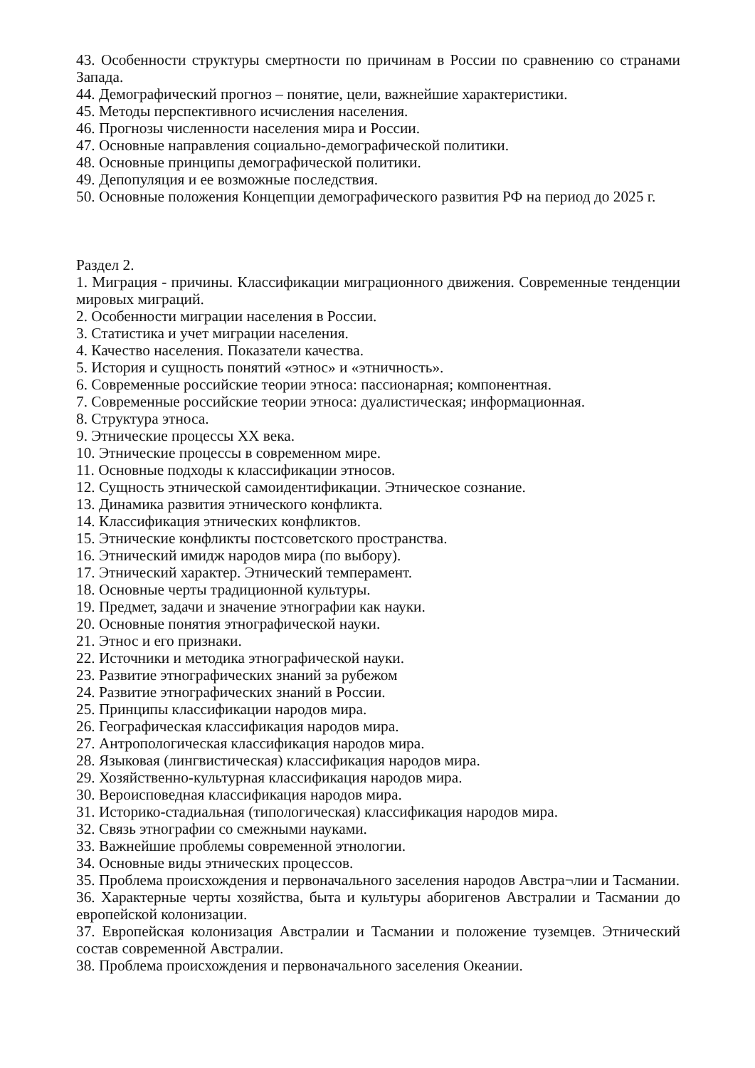43. Особенности структуры смертности по причинам в России по сравнению со странами Запада.
44. Демографический прогноз – понятие, цели, важнейшие характеристики.
45. Методы перспективного исчисления населения.
46. Прогнозы численности населения мира и России.
47. Основные направления социально-демографической политики.
48. Основные принципы демографической политики.
49. Депопуляция и ее возможные последствия.
50. Основные положения Концепции демографического развития РФ на период до 2025 г.
Раздел 2.
1. Миграция - причины. Классификации миграционного движения. Современные тенденции мировых миграций.
2. Особенности миграции населения в России.
3. Статистика и учет миграции населения.
4. Качество населения. Показатели качества.
5. История и сущность понятий «этнос» и «этничность».
6. Современные российские теории этноса: пассионарная; компонентная.
7. Современные российские теории этноса: дуалистическая; информационная.
8. Структура этноса.
9. Этнические процессы XX века.
10. Этнические процессы в современном мире.
11. Основные подходы к классификации этносов.
12. Сущность этнической самоидентификации. Этническое сознание.
13. Динамика развития этнического конфликта.
14. Классификация этнических конфликтов.
15. Этнические конфликты постсоветского пространства.
16. Этнический имидж народов мира (по выбору).
17. Этнический характер. Этнический темперамент.
18. Основные черты традиционной культуры.
19. Предмет, задачи и значение этнографии как науки.
20. Основные понятия этнографической науки.
21. Этнос и его признаки.
22. Источники и методика этнографической науки.
23. Развитие этнографических знаний за рубежом
24. Развитие этнографических знаний в России.
25. Принципы классификации народов мира.
26. Географическая классификация народов мира.
27. Антропологическая классификация народов мира.
28. Языковая (лингвистическая) классификация народов мира.
29. Хозяйственно-культурная классификация народов мира.
30. Вероисповедная классификация народов мира.
31. Историко-стадиальная (типологическая) классификация народов мира.
32. Связь этнографии со смежными науками.
33. Важнейшие проблемы современной этнологии.
34. Основные виды этнических процессов.
35. Проблема происхождения и первоначального заселения народов Австра¬лии и Тасмании.
36. Характерные черты хозяйства, быта и культуры аборигенов Австралии и Тасмании до европейской колонизации.
37. Европейская колонизация Австралии и Тасмании и положение туземцев. Этнический состав современной Австралии.
38. Проблема происхождения и первоначального заселения Океании.